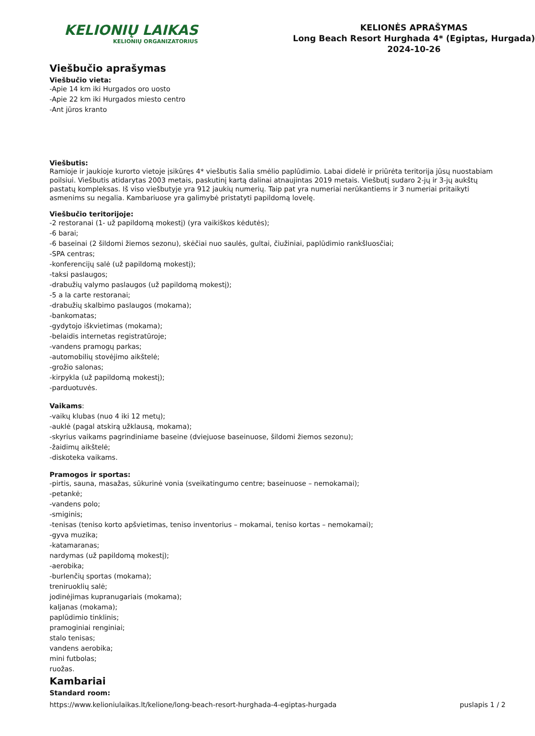KELIONIŲ LAIKAS
KELIONIŲ ORGANIZATORIUS
KELIONĖS APRAŠYMAS
Long Beach Resort Hurghada 4* (Egiptas, Hurgada)
2024-10-26
Viešbučio aprašymas
Viešbučio vieta:
-Apie 14 km iki Hurgados oro uosto
-Apie 22 km iki Hurgados miesto centro
-Ant jūros kranto
Viešbutis:
Ramioje ir jaukioje kurorto vietoje įsikūręs 4* viešbutis šalia smėlio paplūdimio. Labai didelė ir priūrėta teritorija jūsų nuostabiam poilsiui. Viešbutis atidarytas 2003 metais, paskutinį kartą dalinai atnaujintas 2019 metais. Viešbutį sudaro 2-jų ir 3-jų aukštų pastatų kompleksas. Iš viso viešbutyje yra 912 jaukių numerių. Taip pat yra numeriai nerūkantiems ir 3 numeriai pritaikyti asmenims su negalia. Kambariuose yra galimybė pristatyti papildomą lovelę.
Viešbučio teritorijoje:
-2 restoranai (1- už papildomą mokestį) (yra vaikiškos kėdutės);
-6 barai;
-6 baseinai (2 šildomi žiemos sezonu), skėčiai nuo saulės, gultai, čiužiniai, paplūdimio rankšluosčiai;
-SPA centras;
-konferencijų salė (už papildomą mokestį);
-taksi paslaugos;
-drabužių valymo paslaugos (už papildomą mokestį);
-5 a la carte restoranai;
-drabužių skalbimo paslaugos (mokama);
-bankomatas;
-gydytojo iškvietimas (mokama);
-belaidis internetas registratūroje;
-vandens pramogų parkas;
-automobilių stovėjimo aikštelė;
-grožio salonas;
-kirpykla (už papildomą mokestį);
-parduotuvės.
Vaikams:
-vaikų klubas (nuo 4 iki 12 metų);
-auklė (pagal atskirą užklausą, mokama);
-skyrius vaikams pagrindiniame baseine (dviejuose baseinuose, šildomi žiemos sezonu);
-žaidimų aikštelė;
-diskoteka vaikams.
Pramogos ir sportas:
-pirtis, sauna, masažas, sūkurinė vonia (sveikatingumo centre; baseinuose – nemokamai);
-petankė;
-vandens polo;
-smiginis;
-tenisas (teniso korto apšvietimas, teniso inventorius – mokamai, teniso kortas – nemokamai);
-gyva muzika;
-katamaranas;
nardymas (už papildomą mokestį);
-aerobika;
-burlenčių sportas (mokama);
treniruoklių salė;
jodinėjimas kupranugariais (mokama);
kaljanas (mokama);
paplūdimio tinklinis;
pramoginiai renginiai;
stalo tenisas;
vandens aerobika;
mini futbolas;
ruožas.
Kambariai
Standard room:
https://www.kelioniulaikas.lt/kelione/long-beach-resort-hurghada-4-egiptas-hurgada puslapis 1 / 2